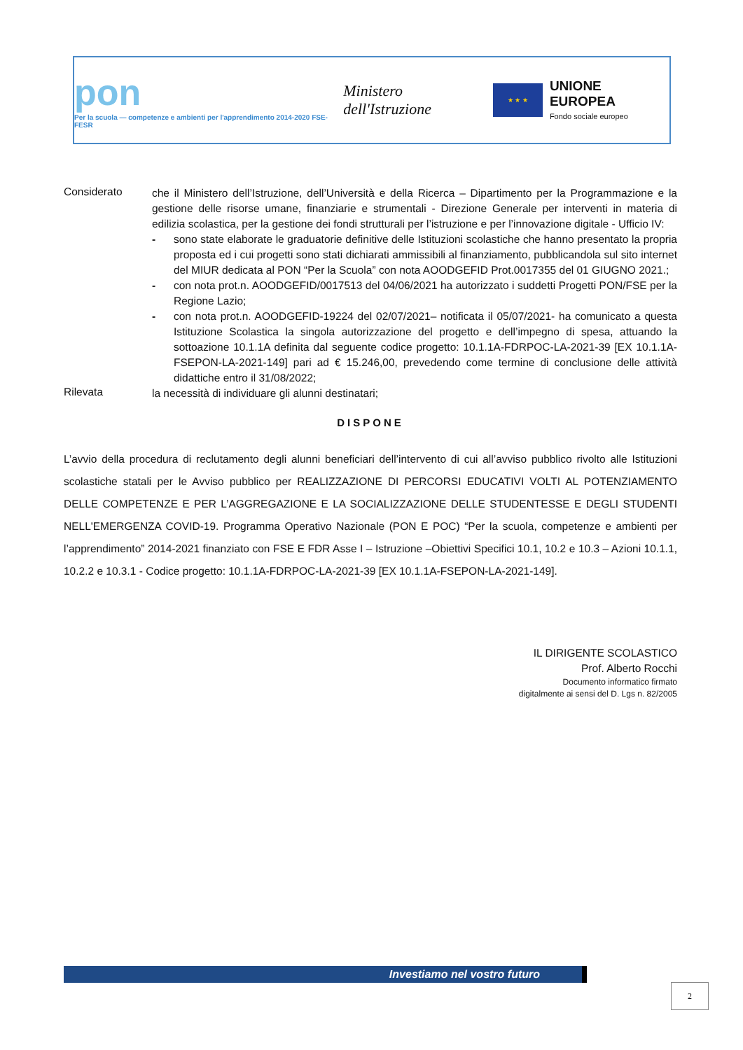pon
Per la scuola — competenze e ambienti per l'apprendimento 2014-2020 FSE-FESR
Ministero dell'Istruzione
★ ★ ★
UNIONE EUROPEA
Fondo sociale europeo
Considerato
che il Ministero dell’Istruzione, dell’Università e della Ricerca – Dipartimento per la Programmazione e la gestione delle risorse umane, finanziarie e strumentali - Direzione Generale per interventi in materia di edilizia scolastica, per la gestione dei fondi strutturali per l’istruzione e per l’innovazione digitale - Ufficio IV:
- sono state elaborate le graduatorie definitive delle Istituzioni scolastiche che hanno presentato la propria proposta ed i cui progetti sono stati dichiarati ammissibili al finanziamento, pubblicandola sul sito internet del MIUR dedicata al PON “Per la Scuola” con nota AOODGEFID Prot.0017355 del 01 GIUGNO 2021.;
- con nota prot.n. AOODGEFID/0017513 del 04/06/2021 ha autorizzato i suddetti Progetti PON/FSE per la Regione Lazio;
- con nota prot.n. AOODGEFID-19224 del 02/07/2021– notificata il 05/07/2021- ha comunicato a questa Istituzione Scolastica la singola autorizzazione del progetto e dell’impegno di spesa, attuando la sottoazione 10.1.1A definita dal seguente codice progetto: 10.1.1A-FDRPOC-LA-2021-39 [EX 10.1.1A-FSEPON-LA-2021-149] pari ad € 15.246,00, prevedendo come termine di conclusione delle attività didattiche entro il 31/08/2022;
Rilevata
la necessità di individuare gli alunni destinatari;
DISPONE
L’avvio della procedura di reclutamento degli alunni beneficiari dell’intervento di cui all’avviso pubblico rivolto alle Istituzioni scolastiche statali per le Avviso pubblico per REALIZZAZIONE DI PERCORSI EDUCATIVI VOLTI AL POTENZIAMENTO DELLE COMPETENZE E PER L’AGGREGAZIONE E LA SOCIALIZZAZIONE DELLE STUDENTESSE E DEGLI STUDENTI NELL'EMERGENZA COVID-19. Programma Operativo Nazionale (PON E POC) “Per la scuola, competenze e ambienti per l’apprendimento” 2014-2021 finanziato con FSE E FDR Asse I – Istruzione –Obiettivi Specifici 10.1, 10.2 e 10.3 – Azioni 10.1.1, 10.2.2 e 10.3.1 - Codice progetto: 10.1.1A-FDRPOC-LA-2021-39 [EX 10.1.1A-FSEPON-LA-2021-149].
IL DIRIGENTE SCOLASTICO
Prof. Alberto Rocchi
Documento informatico firmato
digitalmente ai sensi del D. Lgs n. 82/2005
Investiamo nel vostro futuro
2